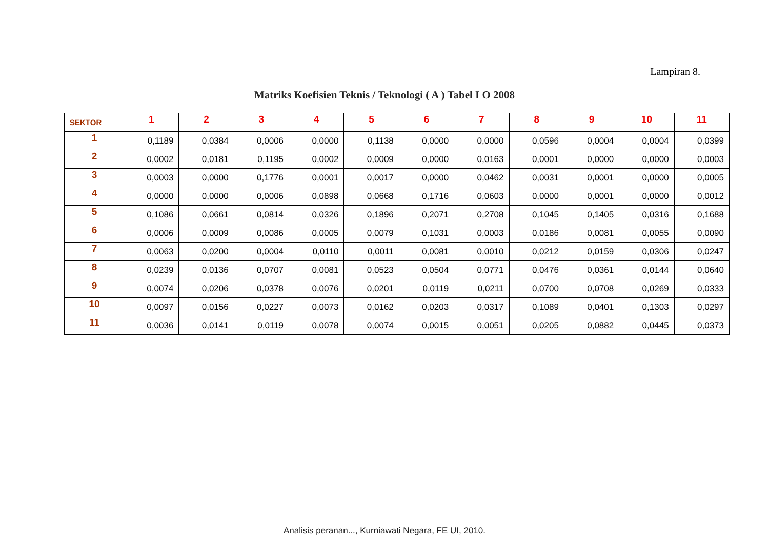Lampiran 8.
Matriks Koefisien Teknis / Teknologi ( A ) Tabel I O 2008
| SEKTOR | 1 | 2 | 3 | 4 | 5 | 6 | 7 | 8 | 9 | 10 | 11 |
| --- | --- | --- | --- | --- | --- | --- | --- | --- | --- | --- | --- |
| 1 | 0,1189 | 0,0384 | 0,0006 | 0,0000 | 0,1138 | 0,0000 | 0,0000 | 0,0596 | 0,0004 | 0,0004 | 0,0399 |
| 2 | 0,0002 | 0,0181 | 0,1195 | 0,0002 | 0,0009 | 0,0000 | 0,0163 | 0,0001 | 0,0000 | 0,0000 | 0,0003 |
| 3 | 0,0003 | 0,0000 | 0,1776 | 0,0001 | 0,0017 | 0,0000 | 0,0462 | 0,0031 | 0,0001 | 0,0000 | 0,0005 |
| 4 | 0,0000 | 0,0000 | 0,0006 | 0,0898 | 0,0668 | 0,1716 | 0,0603 | 0,0000 | 0,0001 | 0,0000 | 0,0012 |
| 5 | 0,1086 | 0,0661 | 0,0814 | 0,0326 | 0,1896 | 0,2071 | 0,2708 | 0,1045 | 0,1405 | 0,0316 | 0,1688 |
| 6 | 0,0006 | 0,0009 | 0,0086 | 0,0005 | 0,0079 | 0,1031 | 0,0003 | 0,0186 | 0,0081 | 0,0055 | 0,0090 |
| 7 | 0,0063 | 0,0200 | 0,0004 | 0,0110 | 0,0011 | 0,0081 | 0,0010 | 0,0212 | 0,0159 | 0,0306 | 0,0247 |
| 8 | 0,0239 | 0,0136 | 0,0707 | 0,0081 | 0,0523 | 0,0504 | 0,0771 | 0,0476 | 0,0361 | 0,0144 | 0,0640 |
| 9 | 0,0074 | 0,0206 | 0,0378 | 0,0076 | 0,0201 | 0,0119 | 0,0211 | 0,0700 | 0,0708 | 0,0269 | 0,0333 |
| 10 | 0,0097 | 0,0156 | 0,0227 | 0,0073 | 0,0162 | 0,0203 | 0,0317 | 0,1089 | 0,0401 | 0,1303 | 0,0297 |
| 11 | 0,0036 | 0,0141 | 0,0119 | 0,0078 | 0,0074 | 0,0015 | 0,0051 | 0,0205 | 0,0882 | 0,0445 | 0,0373 |
Analisis peranan..., Kurniawati Negara, FE UI, 2010.